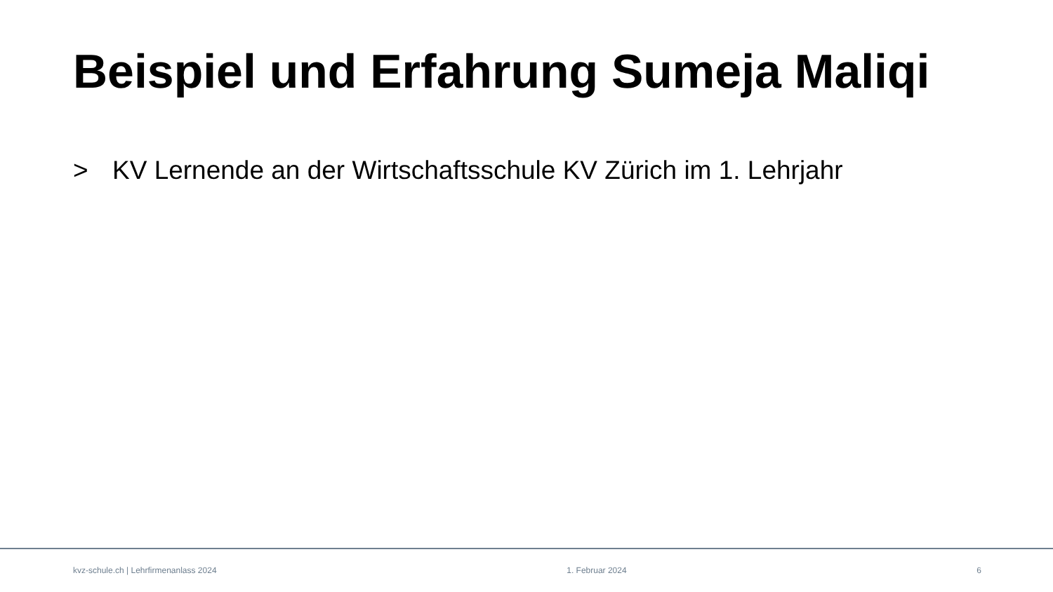Beispiel und Erfahrung Sumeja Maliqi
> KV Lernende an der Wirtschaftsschule KV Zürich im 1. Lehrjahr
kvz-schule.ch | Lehrfirmenanlass 2024 1. Februar 2024 6